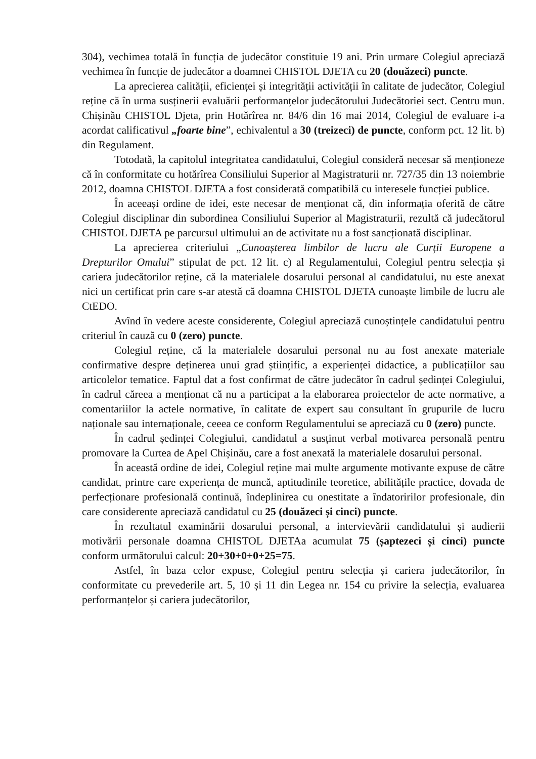304), vechimea totală în funcția de judecător constituie 19 ani. Prin urmare Colegiul apreciază vechimea în funcție de judecător a doamnei CHISTOL DJETA cu 20 (douăzeci) puncte.
La aprecierea calității, eficienței și integrității activității în calitate de judecător, Colegiul reține că în urma susținerii evaluării performanțelor judecătorului Judecătoriei sect. Centru mun. Chișinău CHISTOL Djeta, prin Hotărîrea nr. 84/6 din 16 mai 2014, Colegiul de evaluare i-a acordat calificativul „foarte bine”, echivalentul a 30 (treizeci) de puncte, conform pct. 12 lit. b) din Regulament.
Totodată, la capitolul integritatea candidatului, Colegiul consideră necesar să menționeze că în conformitate cu hotărîrea Consiliului Superior al Magistraturii nr. 727/35 din 13 noiembrie 2012, doamna CHISTOL DJETA a fost considerată compatibilă cu interesele funcției publice.
În aceeași ordine de idei, este necesar de menționat că, din informația oferită de către Colegiul disciplinar din subordinea Consiliului Superior al Magistraturii, rezultă că judecătorul CHISTOL DJETA pe parcursul ultimului an de activitate nu a fost sancționată disciplinar.
La aprecierea criteriului „Cunoașterea limbilor de lucru ale Curții Europene a Drepturilor Omului” stipulat de pct. 12 lit. c) al Regulamentului, Colegiul pentru selecția și cariera judecătorilor reține, că la materialele dosarului personal al candidatului, nu este anexat nici un certificat prin care s-ar atestă că doamna CHISTOL DJETA cunoaște limbile de lucru ale CtEDO.
Avînd în vedere aceste considerente, Colegiul apreciază cunoștințele candidatului pentru criteriul în cauză cu 0 (zero) puncte.
Colegiul reține, că la materialele dosarului personal nu au fost anexate materiale confirmative despre deținerea unui grad științific, a experienței didactice, a publicațiilor sau articolelor tematice. Faptul dat a fost confirmat de către judecător în cadrul ședinței Colegiului, în cadrul căreea a menționat că nu a participat a la elaborarea proiectelor de acte normative, a comentariilor la actele normative, în calitate de expert sau consultant în grupurile de lucru naționale sau internaționale, ceeea ce conform Regulamentului se apreciază cu 0 (zero) puncte.
În cadrul ședinței Colegiului, candidatul a susținut verbal motivarea personală pentru promovare la Curtea de Apel Chișinău, care a fost anexată la materialele dosarului personal.
În această ordine de idei, Colegiul reține mai multe argumente motivante expuse de către candidat, printre care experiența de muncă, aptitudinile teoretice, abilitățile practice, dovada de perfecționare profesională continuă, îndeplinirea cu onestitate a îndatoririlor profesionale, din care considerente apreciază candidatul cu 25 (douăzeci și cinci) puncte.
În rezultatul examinării dosarului personal, a intervievării candidatului și audierii motivării personale doamna CHISTOL DJETAa acumulat 75 (șaptezeci și cinci) puncte conform următorului calcul: 20+30+0+0+25=75.
Astfel, în baza celor expuse, Colegiul pentru selecția și cariera judecătorilor, în conformitate cu prevederile art. 5, 10 și 11 din Legea nr. 154 cu privire la selecția, evaluarea performanțelor și cariera judecătorilor,